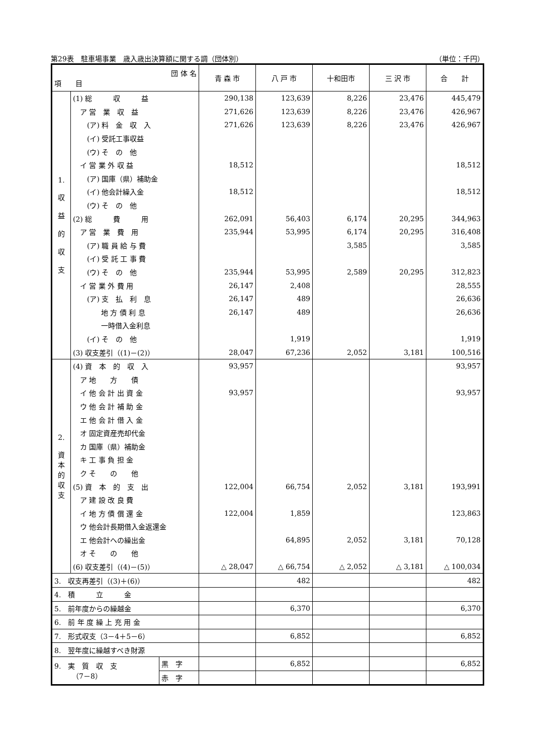第29表　駐車場事業　歳入歳出決算額に関する調（団体別） （単位：千円）
| 団 体 名 項 目 | | | 青 森 市 | 八 戸 市 | 十和田市 | 三 沢 市 | 合 計 |
| --- | --- | --- | --- | --- | --- | --- | --- |
| 1. 収 益 的 収 支 | (1) 総 収 益 | | 290,138 | 123,639 | 8,226 | 23,476 | 445,479 |
| | ア 営 業 収 益 | | 271,626 | 123,639 | 8,226 | 23,476 | 426,967 |
| | (ア) 料 金 収 入 | | 271,626 | 123,639 | 8,226 | 23,476 | 426,967 |
| | (イ) 受託工事収益 | | | | | | |
| | (ウ) そ の 他 | | | | | | |
| | イ 営 業 外 収 益 | | 18,512 | | | | 18,512 |
| | (ア) 国庫（県）補助金 | | | | | | |
| | (イ) 他会計繰入金 | | 18,512 | | | | 18,512 |
| | (ウ) そ の 他 | | | | | | |
| | (2) 総 費 用 | | 262,091 | 56,403 | 6,174 | 20,295 | 344,963 |
| | ア 営 業 費 用 | | 235,944 | 53,995 | 6,174 | 20,295 | 316,408 |
| | (ア) 職 員 給 与 費 | | | | 3,585 | | 3,585 |
| | (イ) 受 託 工 事 費 | | | | | | |
| | (ウ) そ の 他 | | 235,944 | 53,995 | 2,589 | 20,295 | 312,823 |
| | イ 営 業 外 費 用 | | 26,147 | 2,408 | | | 28,555 |
| | (ア) 支 払 利 息 | | 26,147 | 489 | | | 26,636 |
| | 地 方 債 利 息 | | 26,147 | 489 | | | 26,636 |
| | 一時借入金利息 | | | | | | |
| | (イ) そ の 他 | | | 1,919 | | | 1,919 |
| | (3) 収支差引（(1)－(2)） | | 28,047 | 67,236 | 2,052 | 3,181 | 100,516 |
| 2. 資 本 的 収 支 | (4) 資 本 的 収 入 | | 93,957 | | | | 93,957 |
| | ア 地 方 債 | | | | | | |
| | イ 他 会 計 出 資 金 | | 93,957 | | | | 93,957 |
| | ウ 他 会 計 補 助 金 | | | | | | |
| | エ 他 会 計 借 入 金 | | | | | | |
| | オ 固定資産売却代金 | | | | | | |
| | カ 国庫（県）補助金 | | | | | | |
| | キ 工 事 負 担 金 | | | | | | |
| | ク そ の 他 | | | | | | |
| | (5) 資 本 的 支 出 | | 122,004 | 66,754 | 2,052 | 3,181 | 193,991 |
| | ア 建 設 改 良 費 | | | | | | |
| | イ 地 方 債 償 還 金 | | 122,004 | 1,859 | | | 123,863 |
| | ウ 他会計長期借入金返還金 | | | | | | |
| | エ 他会計への繰出金 | | | 64,895 | 2,052 | 3,181 | 70,128 |
| | オ そ の 他 | | | | | | |
| | (6) 収支差引（(4)－(5)） | | △ 28,047 | △ 66,754 | △ 2,052 | △ 3,181 | △ 100,034 |
| 3. 収支再差引（(3)＋(6)） | | | | 482 | | | 482 |
| 4. 積 立 金 | | | | | | | |
| 5. 前年度からの繰越金 | | | | 6,370 | | | 6,370 |
| 6. 前 年 度 繰 上 充 用 金 | | | | | | | |
| 7. 形式収支（3－4＋5－6） | | | | 6,852 | | | 6,852 |
| 8. 翌年度に繰越すべき財源 | | | | | | | |
| 9. 実 質 収 支 （7－8） | | 黒 字 | | 6,852 | | | 6,852 |
| | | 赤 字 | | | | | |